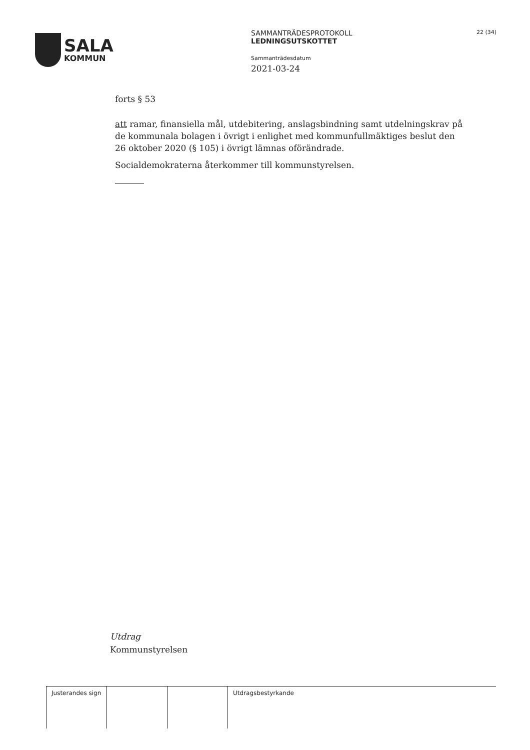SALA
KOMMUN
SAMMANTRÄDESPROTOKOLL
LEDNINGSUTSKOTTET
Sammanträdesdatum
2021-03-24
22 (34)
forts § 53
att ramar, finansiella mål, utdebitering, anslagsbindning samt utdelningskrav på de kommunala bolagen i övrigt i enlighet med kommunfullmäktiges beslut den 26 oktober 2020 (§ 105) i övrigt lämnas oförändrade.
Socialdemokraterna återkommer till kommunstyrelsen.
Utdrag
Kommunstyrelsen
| Justerandes sign | | | Utdragsbestyrkande |